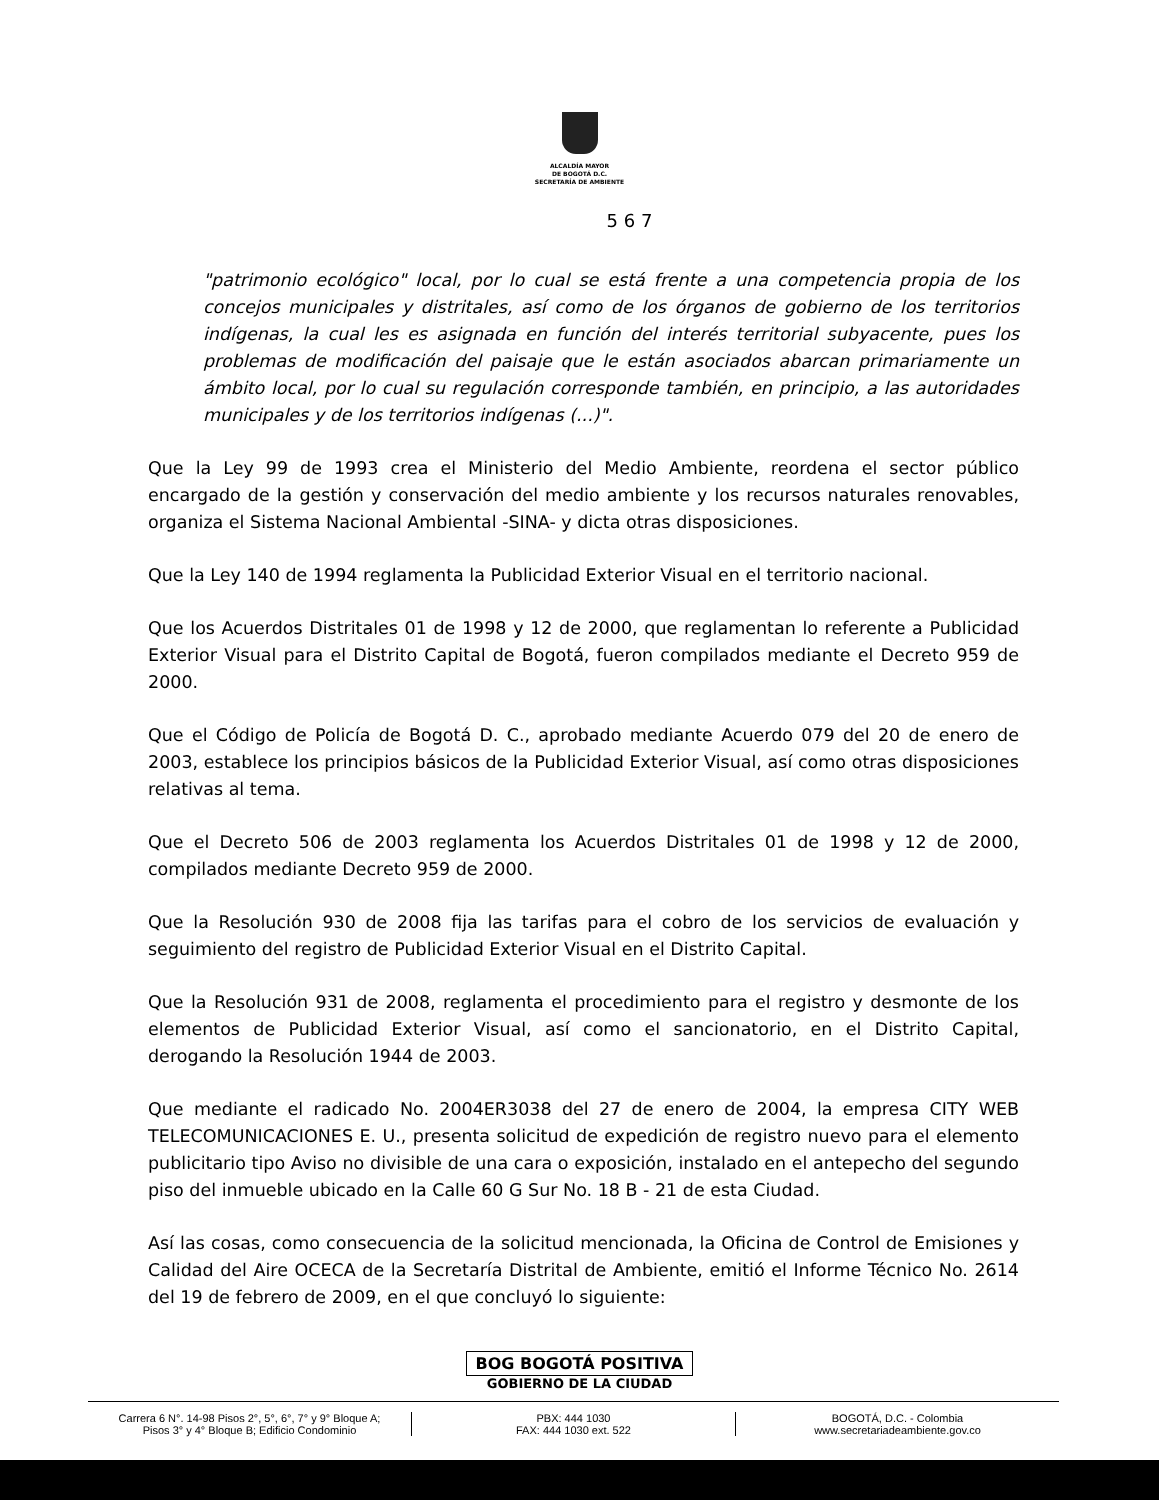ALCALDÍA MAYOR
DE BOGOTÁ D.C.
SECRETARÍA DE AMBIENTE
5 6 7
"patrimonio ecológico" local, por lo cual se está frente a una competencia propia de los concejos municipales y distritales, así como de los órganos de gobierno de los territorios indígenas, la cual les es asignada en función del interés territorial subyacente, pues los problemas de modificación del paisaje que le están asociados abarcan primariamente un ámbito local, por lo cual su regulación corresponde también, en principio, a las autoridades municipales y de los territorios indígenas (...)".
Que la Ley 99 de 1993 crea el Ministerio del Medio Ambiente, reordena el sector público encargado de la gestión y conservación del medio ambiente y los recursos naturales renovables, organiza el Sistema Nacional Ambiental -SINA- y dicta otras disposiciones.
Que la Ley 140 de 1994 reglamenta la Publicidad Exterior Visual en el territorio nacional.
Que los Acuerdos Distritales 01 de 1998 y 12 de 2000, que reglamentan lo referente a Publicidad Exterior Visual para el Distrito Capital de Bogotá, fueron compilados mediante el Decreto 959 de 2000.
Que el Código de Policía de Bogotá D. C., aprobado mediante Acuerdo 079 del 20 de enero de 2003, establece los principios básicos de la Publicidad Exterior Visual, así como otras disposiciones relativas al tema.
Que el Decreto 506 de 2003 reglamenta los Acuerdos Distritales 01 de 1998 y 12 de 2000, compilados mediante Decreto 959 de 2000.
Que la Resolución 930 de 2008 fija las tarifas para el cobro de los servicios de evaluación y seguimiento del registro de Publicidad Exterior Visual en el Distrito Capital.
Que la Resolución 931 de 2008, reglamenta el procedimiento para el registro y desmonte de los elementos de Publicidad Exterior Visual, así como el sancionatorio, en el Distrito Capital, derogando la Resolución 1944 de 2003.
Que mediante el radicado No. 2004ER3038 del 27 de enero de 2004, la empresa CITY WEB TELECOMUNICACIONES E. U., presenta solicitud de expedición de registro nuevo para el elemento publicitario tipo Aviso no divisible de una cara o exposición, instalado en el antepecho del segundo piso del inmueble ubicado en la Calle 60 G Sur No. 18 B - 21 de esta Ciudad.
Así las cosas, como consecuencia de la solicitud mencionada, la Oficina de Control de Emisiones y Calidad del Aire OCECA de la Secretaría Distrital de Ambiente, emitió el Informe Técnico No. 2614 del 19 de febrero de 2009, en el que concluyó lo siguiente:
BOG BOGOTÁ POSITIVA
GOBIERNO DE LA CIUDAD
Carrera 6 N°. 14-98 Pisos 2°, 5°, 6°, 7° y 9° Bloque A;
Pisos 3° y 4° Bloque B; Edificio Condominio
PBX: 444 1030
FAX: 444 1030 ext. 522
BOGOTÁ, D.C. - Colombia
www.secretariadeambiente.gov.co